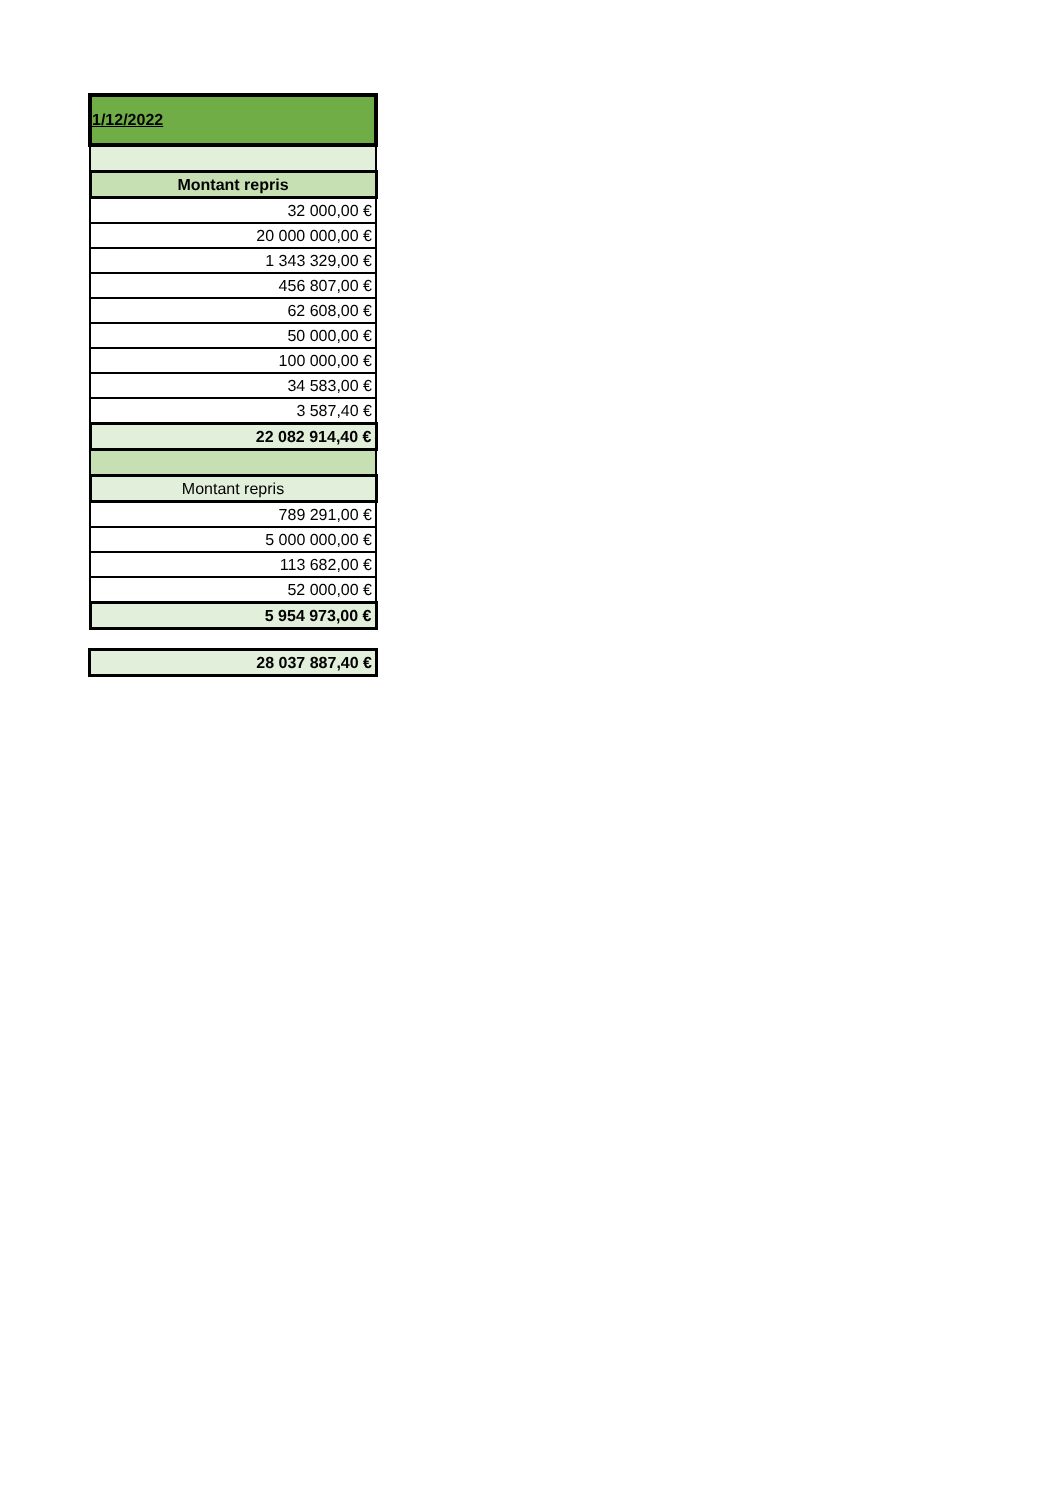| 1/12/2022 |
| Montant repris |
| 32 000,00 € |
| 20 000 000,00 € |
| 1 343 329,00 € |
| 456 807,00 € |
| 62 608,00 € |
| 50 000,00 € |
| 100 000,00 € |
| 34 583,00 € |
| 3 587,40 € |
| 22 082 914,40 € |
| Montant repris |
| 789 291,00 € |
| 5 000 000,00 € |
| 113 682,00 € |
| 52 000,00 € |
| 5 954 973,00 € |
| 28 037 887,40 € |